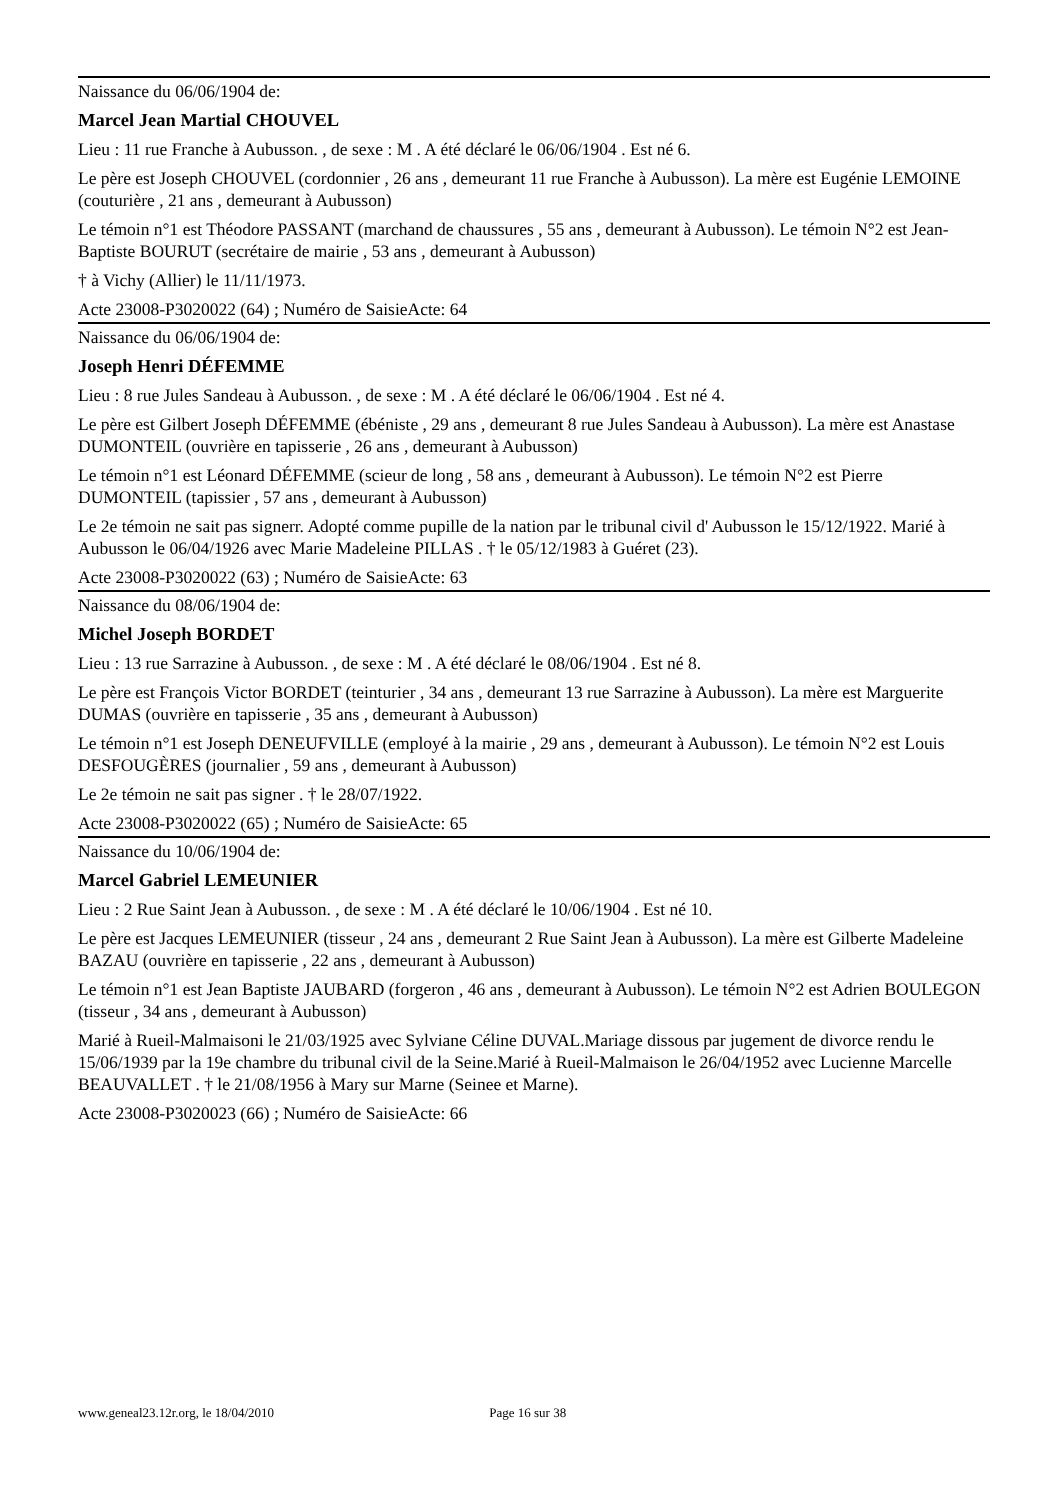Naissance du 06/06/1904 de:
Marcel Jean Martial CHOUVEL
Lieu : 11 rue Franche à Aubusson. , de sexe : M . A été déclaré le 06/06/1904 . Est né 6.
Le père est Joseph CHOUVEL (cordonnier , 26 ans , demeurant 11 rue Franche à Aubusson). La mère est Eugénie LEMOINE (couturière , 21 ans , demeurant à Aubusson)
Le témoin n°1 est Théodore PASSANT (marchand de chaussures , 55 ans , demeurant à Aubusson). Le témoin N°2 est Jean-Baptiste BOURUT (secrétaire de mairie , 53 ans , demeurant à Aubusson)
† à Vichy (Allier) le 11/11/1973.
Acte 23008-P3020022 (64) ; Numéro de SaisieActe: 64
Naissance du 06/06/1904 de:
Joseph Henri DÉFEMME
Lieu : 8 rue Jules Sandeau à Aubusson. , de sexe : M . A été déclaré le 06/06/1904 . Est né 4.
Le père est Gilbert Joseph DÉFEMME (ébéniste , 29 ans , demeurant 8 rue Jules Sandeau à Aubusson). La mère est Anastase DUMONTEIL (ouvrière en tapisserie , 26 ans , demeurant à Aubusson)
Le témoin n°1 est Léonard DÉFEMME (scieur de long , 58 ans , demeurant à Aubusson). Le témoin N°2 est Pierre DUMONTEIL (tapissier , 57 ans , demeurant à Aubusson)
Le 2e témoin ne sait pas signerr. Adopté comme pupille de la nation par le tribunal civil d' Aubusson le 15/12/1922. Marié à Aubusson le 06/04/1926 avec Marie Madeleine PILLAS . † le 05/12/1983 à Guéret (23).
Acte 23008-P3020022 (63) ; Numéro de SaisieActe: 63
Naissance du 08/06/1904 de:
Michel Joseph BORDET
Lieu : 13 rue Sarrazine à Aubusson. , de sexe : M . A été déclaré le 08/06/1904 . Est né 8.
Le père est François Victor BORDET (teinturier , 34 ans , demeurant 13 rue Sarrazine à Aubusson). La mère est Marguerite DUMAS (ouvrière en tapisserie , 35 ans , demeurant à Aubusson)
Le témoin n°1 est Joseph DENEUFVILLE (employé à la mairie , 29 ans , demeurant à Aubusson). Le témoin N°2 est Louis DESFOUGÈRES (journalier , 59 ans , demeurant à Aubusson)
Le 2e témoin ne sait pas signer . † le 28/07/1922.
Acte 23008-P3020022 (65) ; Numéro de SaisieActe: 65
Naissance du 10/06/1904 de:
Marcel Gabriel LEMEUNIER
Lieu : 2 Rue Saint Jean à Aubusson. , de sexe : M . A été déclaré le 10/06/1904 . Est né 10.
Le père est Jacques LEMEUNIER (tisseur , 24 ans , demeurant 2 Rue Saint Jean à Aubusson). La mère est Gilberte Madeleine BAZAU (ouvrière en tapisserie , 22 ans , demeurant à Aubusson)
Le témoin n°1 est Jean Baptiste JAUBARD (forgeron , 46 ans , demeurant à Aubusson). Le témoin N°2 est Adrien BOULEGON (tisseur , 34 ans , demeurant à Aubusson)
Marié à Rueil-Malmaisoni le 21/03/1925 avec Sylviane Céline DUVAL.Mariage dissous par jugement de divorce rendu le 15/06/1939 par la 19e chambre du tribunal civil de la Seine.Marié à Rueil-Malmaison le 26/04/1952 avec Lucienne Marcelle BEAUVALLET . † le 21/08/1956 à Mary sur Marne (Seinee et Marne).
Acte 23008-P3020023 (66) ; Numéro de SaisieActe: 66
www.geneal23.12r.org, le 18/04/2010 Page 16 sur 38